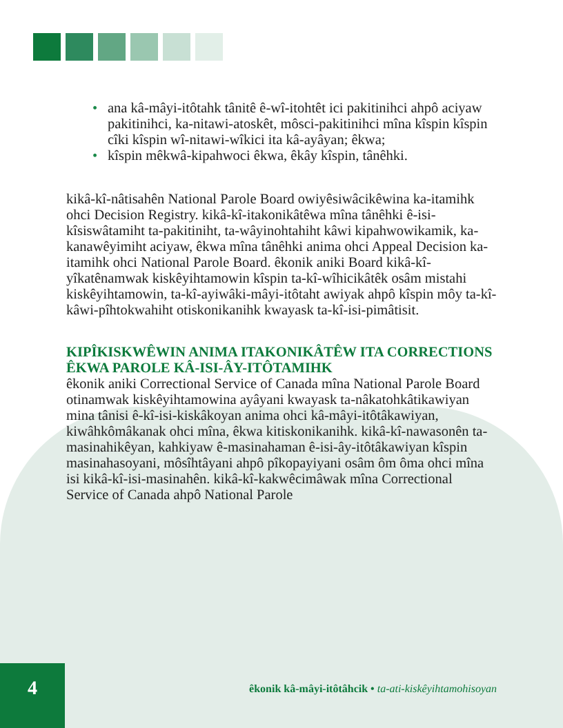• ana kâ-mâyi-itôtahk tânitê ê-wî-itohtêt ici pakitinihci ahpô aciyaw pakitinihci, ka-nitawi-atoskêt, môsci-pakitinihci mîna kîspin kîspin cîki kîspin wî-nitawi-wîkici ita kâ-ayâyan; êkwa;
• kîspin mêkwâ-kipahwoci êkwa, êkây kîspin, tânêhki.
kikâ-kî-nâtisahên National Parole Board owiyêsiwâcikêwina ka-itamihk ohci Decision Registry. kikâ-kî-itakonikâtêwa mîna tânêhki ê-isi-kîsiswâtamiht ta-pakitiniht, ta-wâyinohtahiht kâwi kipahwowikamik, ka-kanawêyimiht aciyaw, êkwa mîna tânêhki anima ohci Appeal Decision ka-itamihk ohci National Parole Board. êkonik aniki Board kikâ-kî-yîkatênamwak kiskêyihtamowin kîspin ta-kî-wîhicikâtêk osâm mistahi kiskêyihtamowin, ta-kî-ayiwâki-mâyi-itôtaht awiyak ahpô kîspin môy ta-kî-kâwi-pîhtokwahiht otiskonikanihk kwayask ta-kî-isi-pimâtisit.
KIPÎKISKWÊWIN ANIMA ITAKONIKÂTÊW ITA CORRECTIONS ÊKWA PAROLE KÂ-ISI-ÂY-ITÔTAMIHK
êkonik aniki Correctional Service of Canada mîna National Parole Board otinamwak kiskêyihtamowina ayâyani kwayask ta-nâkatohkâtikawiyan mina tânisi ê-kî-isi-kiskâkoyan anima ohci kâ-mâyi-itôtâkawiyan, kiwâhkômâkanak ohci mîna, êkwa kitiskonikanihk. kikâ-kî-nawasonên ta-masinahikêyan, kahkiyaw ê-masinahaman ê-isi-ây-itôtâkawiyan kîspin masinahasoyani, môsîhtâyani ahpô pîkopayiyani osâm ôm ôma ohci mîna isi kikâ-kî-isi-masinahên. kikâ-kî-kakwêcimâwak mîna Correctional Service of Canada ahpô National Parole
4
êkonik kâ-mâyi-itôtâhcik • ta-ati-kiskêyihtamohisoyan